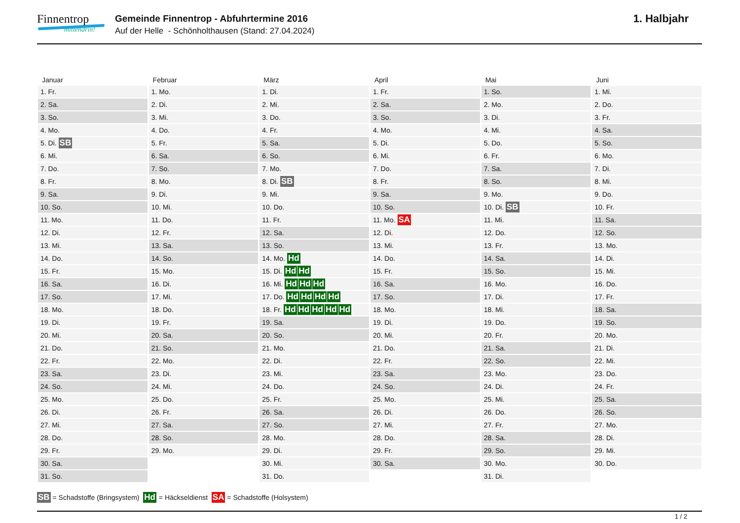Finnentrop
mittendrin!
Gemeinde Finnentrop - Abfuhrtermine 2016
Auf der Helle - Schönholthausen (Stand: 27.04.2024)
1. Halbjahr
| Januar | Februar | März | April | Mai | Juni |
| --- | --- | --- | --- | --- | --- |
| 1. Fr. | 1. Mo. | 1. Di. | 1. Fr. | 1. So. | 1. Mi. |
| 2. Sa. | 2. Di. | 2. Mi. | 2. Sa. | 2. Mo. | 2. Do. |
| 3. So. | 3. Mi. | 3. Do. | 3. So. | 3. Di. | 3. Fr. |
| 4. Mo. | 4. Do. | 4. Fr. | 4. Mo. | 4. Mi. | 4. Sa. |
| 5. Di. SB | 5. Fr. | 5. Sa. | 5. Di. | 5. Do. | 5. So. |
| 6. Mi. | 6. Sa. | 6. So. | 6. Mi. | 6. Fr. | 6. Mo. |
| 7. Do. | 7. So. | 7. Mo. | 7. Do. | 7. Sa. | 7. Di. |
| 8. Fr. | 8. Mo. | 8. Di. SB | 8. Fr. | 8. So. | 8. Mi. |
| 9. Sa. | 9. Di. | 9. Mi. | 9. Sa. | 9. Mo. | 9. Do. |
| 10. So. | 10. Mi. | 10. Do. | 10. So. | 10. Di. SB | 10. Fr. |
| 11. Mo. | 11. Do. | 11. Fr. | 11. Mo. SA | 11. Mi. | 11. Sa. |
| 12. Di. | 12. Fr. | 12. Sa. | 12. Di. | 12. Do. | 12. So. |
| 13. Mi. | 13. Sa. | 13. So. | 13. Mi. | 13. Fr. | 13. Mo. |
| 14. Do. | 14. So. | 14. Mo. Hd | 14. Do. | 14. Sa. | 14. Di. |
| 15. Fr. | 15. Mo. | 15. Di. Hd Hd | 15. Fr. | 15. So. | 15. Mi. |
| 16. Sa. | 16. Di. | 16. Mi. Hd Hd Hd | 16. Sa. | 16. Mo. | 16. Do. |
| 17. So. | 17. Mi. | 17. Do. Hd Hd Hd Hd | 17. So. | 17. Di. | 17. Fr. |
| 18. Mo. | 18. Do. | 18. Fr. Hd Hd Hd Hd Hd | 18. Mo. | 18. Mi. | 18. Sa. |
| 19. Di. | 19. Fr. | 19. Sa. | 19. Di. | 19. Do. | 19. So. |
| 20. Mi. | 20. Sa. | 20. So. | 20. Mi. | 20. Fr. | 20. Mo. |
| 21. Do. | 21. So. | 21. Mo. | 21. Do. | 21. Sa. | 21. Di. |
| 22. Fr. | 22. Mo. | 22. Di. | 22. Fr. | 22. So. | 22. Mi. |
| 23. Sa. | 23. Di. | 23. Mi. | 23. Sa. | 23. Mo. | 23. Do. |
| 24. So. | 24. Mi. | 24. Do. | 24. So. | 24. Di. | 24. Fr. |
| 25. Mo. | 25. Do. | 25. Fr. | 25. Mo. | 25. Mi. | 25. Sa. |
| 26. Di. | 26. Fr. | 26. Sa. | 26. Di. | 26. Do. | 26. So. |
| 27. Mi. | 27. Sa. | 27. So. | 27. Mi. | 27. Fr. | 27. Mo. |
| 28. Do. | 28. So. | 28. Mo. | 28. Do. | 28. Sa. | 28. Di. |
| 29. Fr. | 29. Mo. | 29. Di. | 29. Fr. | 29. So. | 29. Mi. |
| 30. Sa. | | 30. Mi. | 30. Sa. | 30. Mo. | 30. Do. |
| 31. So. | | 31. Do. | | 31. Di. | |
SB = Schadstoffe (Bringsystem) Hd = Häckseldienst SA = Schadstoffe (Holsystem)
1 / 2